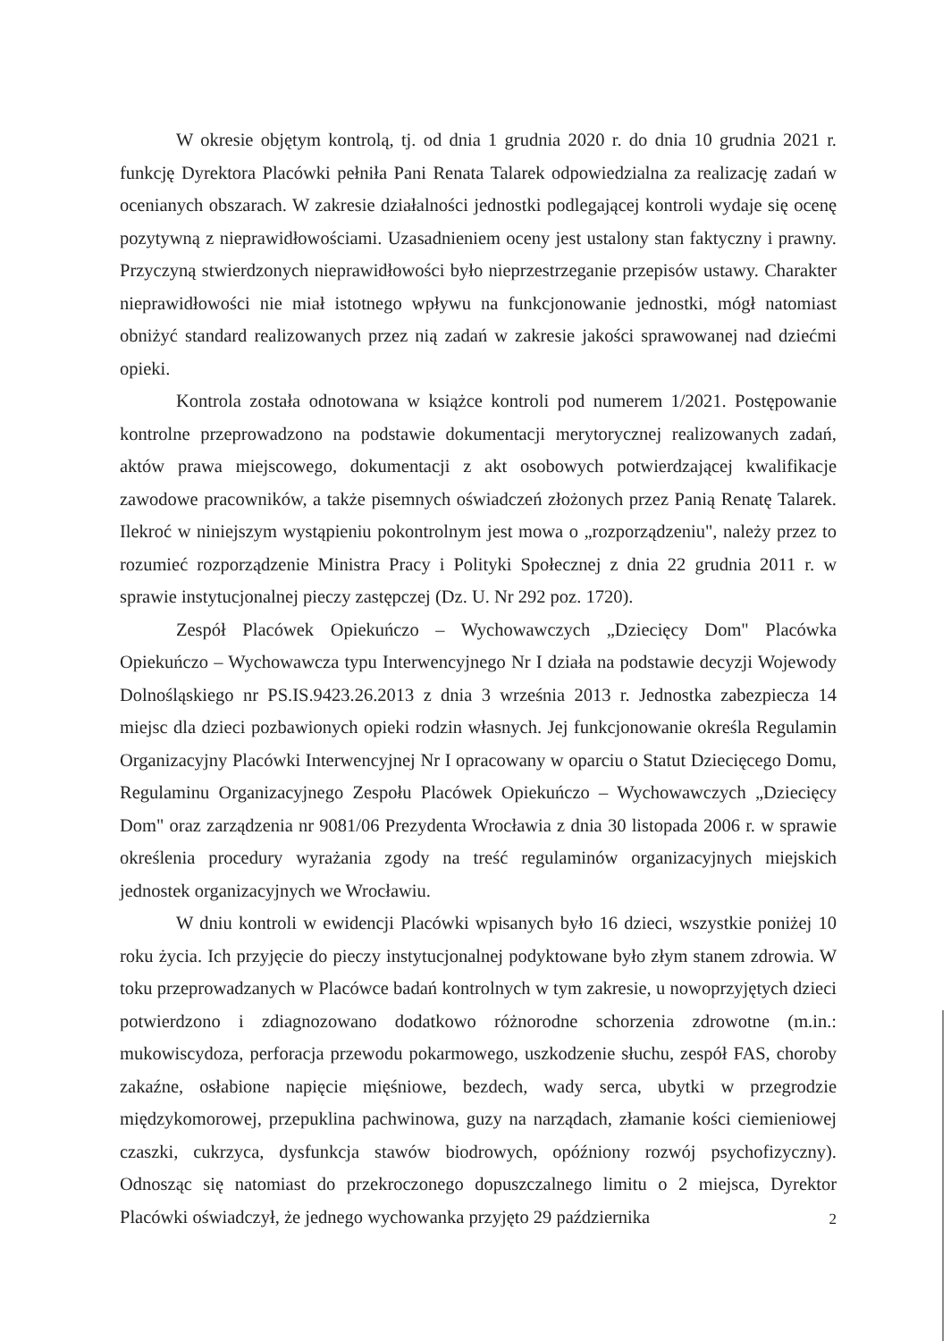W okresie objętym kontrolą, tj. od dnia 1 grudnia 2020 r. do dnia 10 grudnia 2021 r. funkcję Dyrektora Placówki pełniła Pani Renata Talarek odpowiedzialna za realizację zadań w ocenianych obszarach. W zakresie działalności jednostki podlegającej kontroli wydaje się ocenę pozytywną z nieprawidłowościami. Uzasadnieniem oceny jest ustalony stan faktyczny i prawny. Przyczyną stwierdzonych nieprawidłowości było nieprzestrzeganie przepisów ustawy. Charakter nieprawidłowości nie miał istotnego wpływu na funkcjonowanie jednostki, mógł natomiast obniżyć standard realizowanych przez nią zadań w zakresie jakości sprawowanej nad dziećmi opieki.
Kontrola została odnotowana w książce kontroli pod numerem 1/2021. Postępowanie kontrolne przeprowadzono na podstawie dokumentacji merytorycznej realizowanych zadań, aktów prawa miejscowego, dokumentacji z akt osobowych potwierdzającej kwalifikacje zawodowe pracowników, a także pisemnych oświadczeń złożonych przez Panią Renatę Talarek. Ilekroć w niniejszym wystąpieniu pokontrolnym jest mowa o „rozporządzeniu", należy przez to rozumieć rozporządzenie Ministra Pracy i Polityki Społecznej z dnia 22 grudnia 2011 r. w sprawie instytucjonalnej pieczy zastępczej (Dz. U. Nr 292 poz. 1720).
Zespół Placówek Opiekuńczo – Wychowawczych „Dziecięcy Dom" Placówka Opiekuńczo – Wychowawcza typu Interwencyjnego Nr I działa na podstawie decyzji Wojewody Dolnośląskiego nr PS.IS.9423.26.2013 z dnia 3 września 2013 r. Jednostka zabezpiecza 14 miejsc dla dzieci pozbawionych opieki rodzin własnych. Jej funkcjonowanie określa Regulamin Organizacyjny Placówki Interwencyjnej Nr I opracowany w oparciu o Statut Dziecięcego Domu, Regulaminu Organizacyjnego Zespołu Placówek Opiekuńczo – Wychowawczych „Dziecięcy Dom" oraz zarządzenia nr 9081/06 Prezydenta Wrocławia z dnia 30 listopada 2006 r. w sprawie określenia procedury wyrażania zgody na treść regulaminów organizacyjnych miejskich jednostek organizacyjnych we Wrocławiu.
W dniu kontroli w ewidencji Placówki wpisanych było 16 dzieci, wszystkie poniżej 10 roku życia. Ich przyjęcie do pieczy instytucjonalnej podyktowane było złym stanem zdrowia. W toku przeprowadzanych w Placówce badań kontrolnych w tym zakresie, u nowoprzyjętych dzieci potwierdzono i zdiagnozowano dodatkowo różnorodne schorzenia zdrowotne (m.in.: mukowiscydoza, perforacja przewodu pokarmowego, uszkodzenie słuchu, zespół FAS, choroby zakaźne, osłabione napięcie mięśniowe, bezdech, wady serca, ubytki w przegrodzie międzykomorowej, przepuklina pachwinowa, guzy na narządach, złamanie kości ciemieniowej czaszki, cukrzyca, dysfunkcja stawów biodrowych, opóźniony rozwój psychofizyczny). Odnosząc się natomiast do przekroczonego dopuszczalnego limitu o 2 miejsca, Dyrektor Placówki oświadczył, że jednego wychowanka przyjęto 29 października
2